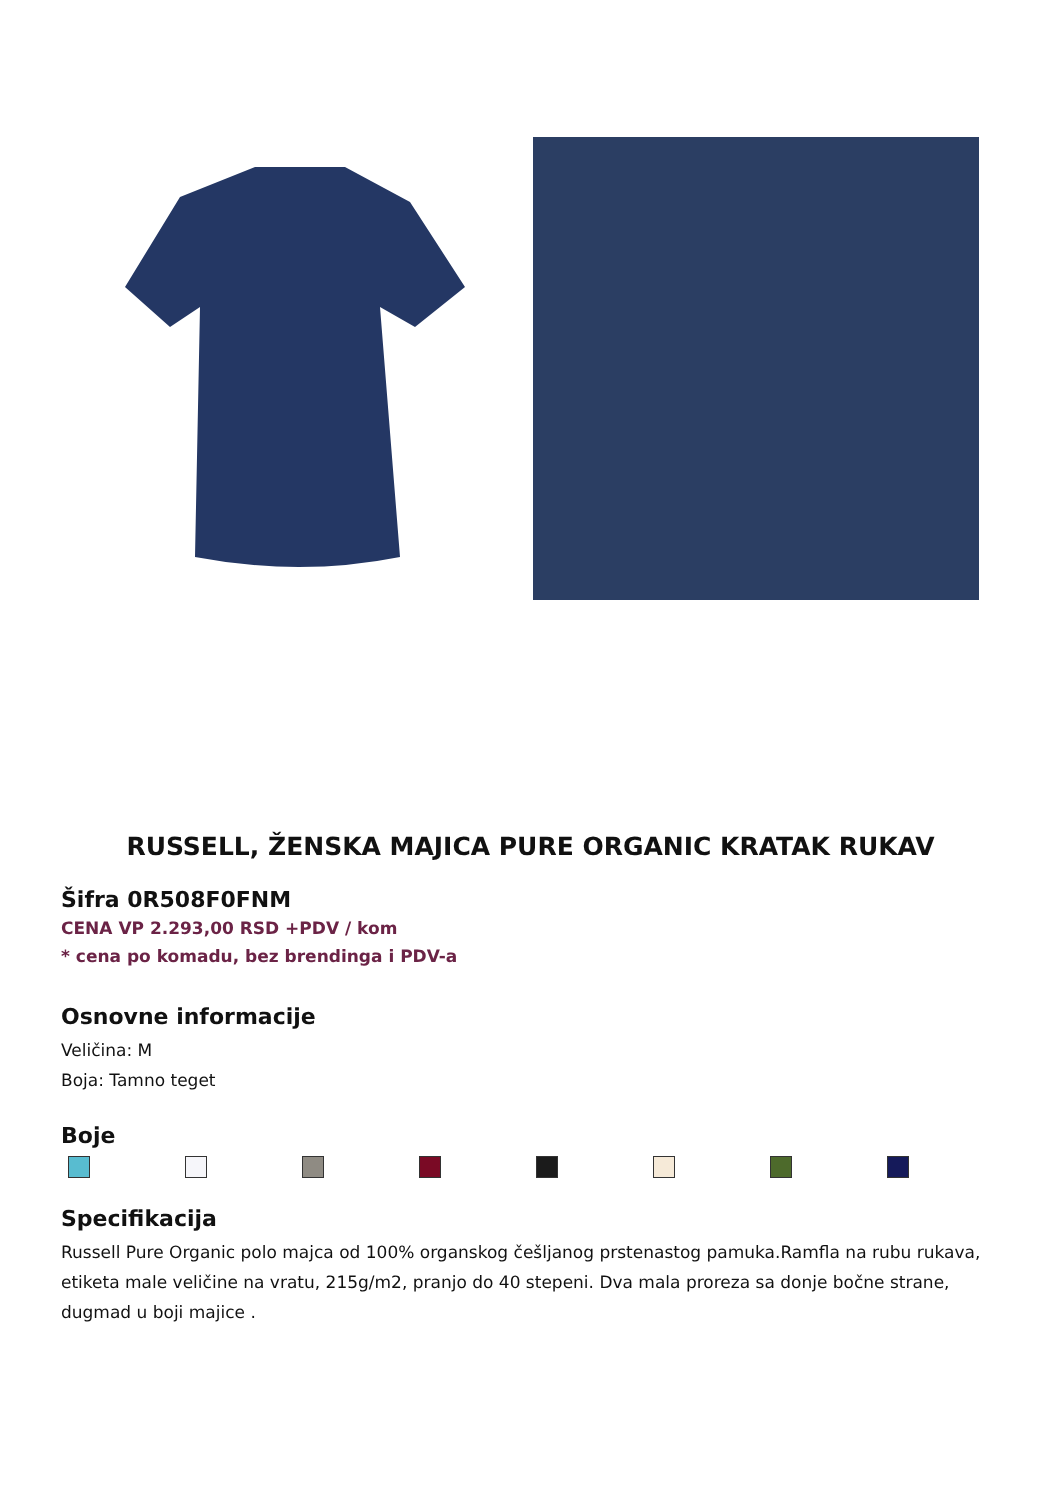RUSSELL, ŽENSKA MAJICA PURE ORGANIC KRATAK RUKAV
Šifra 0R508F0FNM
CENA VP 2.293,00 RSD +PDV / kom
* cena po komadu, bez brendinga i PDV-a
Osnovne informacije
Veličina: M
Boja: Tamno teget
Boje
Specifikacija
Russell Pure Organic polo majca od 100% organskog češljanog prstenastog pamuka.Ramfla na rubu rukava, etiketa male veličine na vratu, 215g/m2, pranjo do 40 stepeni. Dva mala proreza sa donje bočne strane, dugmad u boji majice .